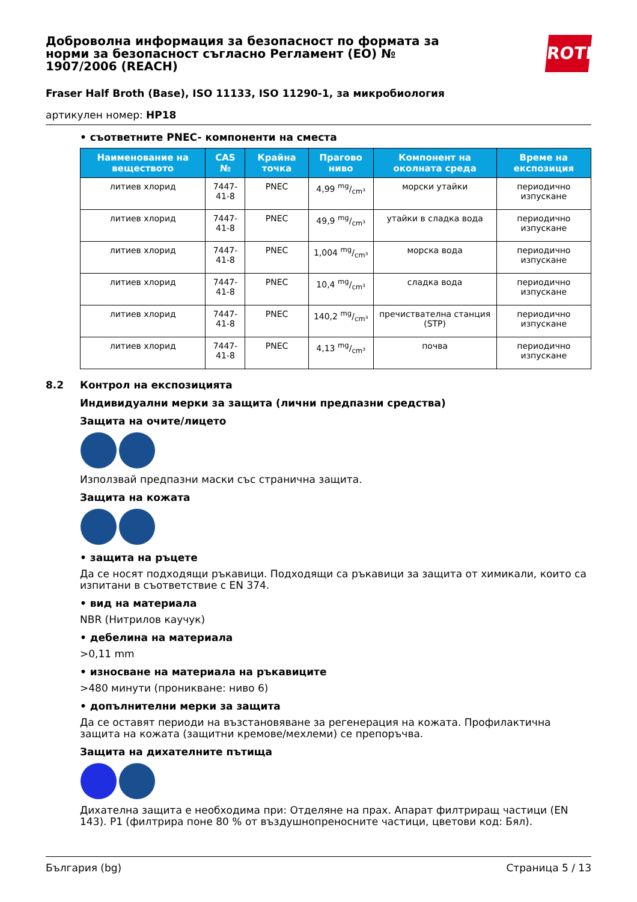Доброволна информация за безопасност по формата за норми за безопасност съгласно Регламент (ЕО) № 1907/2006 (REACH)
ROTH
Fraser Half Broth (Base), ISO 11133, ISO 11290-1, за микробиология
артикулен номер: HP18
• съответните PNEC- компоненти на сместа
| Наименование на веществото | CAS № | Крайна точка | Прагово ниво | Компонент на околната среда | Време на експозиция |
| --- | --- | --- | --- | --- | --- |
| литиев хлорид | 7447-41-8 | PNEC | 4,99 mg/cm³ | морски утайки | периодично изпускане |
| литиев хлорид | 7447-41-8 | PNEC | 49,9 mg/cm³ | утайки в сладка вода | периодично изпускане |
| литиев хлорид | 7447-41-8 | PNEC | 1,004 mg/cm³ | морска вода | периодично изпускане |
| литиев хлорид | 7447-41-8 | PNEC | 10,4 mg/cm³ | сладка вода | периодично изпускане |
| литиев хлорид | 7447-41-8 | PNEC | 140,2 mg/cm³ | пречиствателна станция (STP) | периодично изпускане |
| литиев хлорид | 7447-41-8 | PNEC | 4,13 mg/cm³ | почва | периодично изпускане |
8.2 Контрол на експозицията
Индивидуални мерки за защита (лични предпазни средства)
Защита на очите/лицето
Използвай предпазни маски със странична защита.
Защита на кожата
• защита на ръцете
Да се носят подходящи ръкавици. Подходящи са ръкавици за защита от химикали, които са изпитани в съответствие с EN 374.
• вид на материала
NBR (Нитрилов каучук)
• дебелина на материала
>0,11 mm
• износване на материала на ръкавиците
>480 минути (проникване: ниво 6)
• допълнителни мерки за защита
Да се оставят периоди на възстановяване за регенерация на кожата. Профилактична защита на кожата (защитни кремове/мехлеми) се препоръчва.
Защита на дихателните пътища
Дихателна защита е необходима при: Отделяне на прах. Апарат филтриращ частици (EN 143). P1 (филтрира поне 80 % от въздушнопреносните частици, цветови код: Бял).
България (bg) Страница 5 / 13